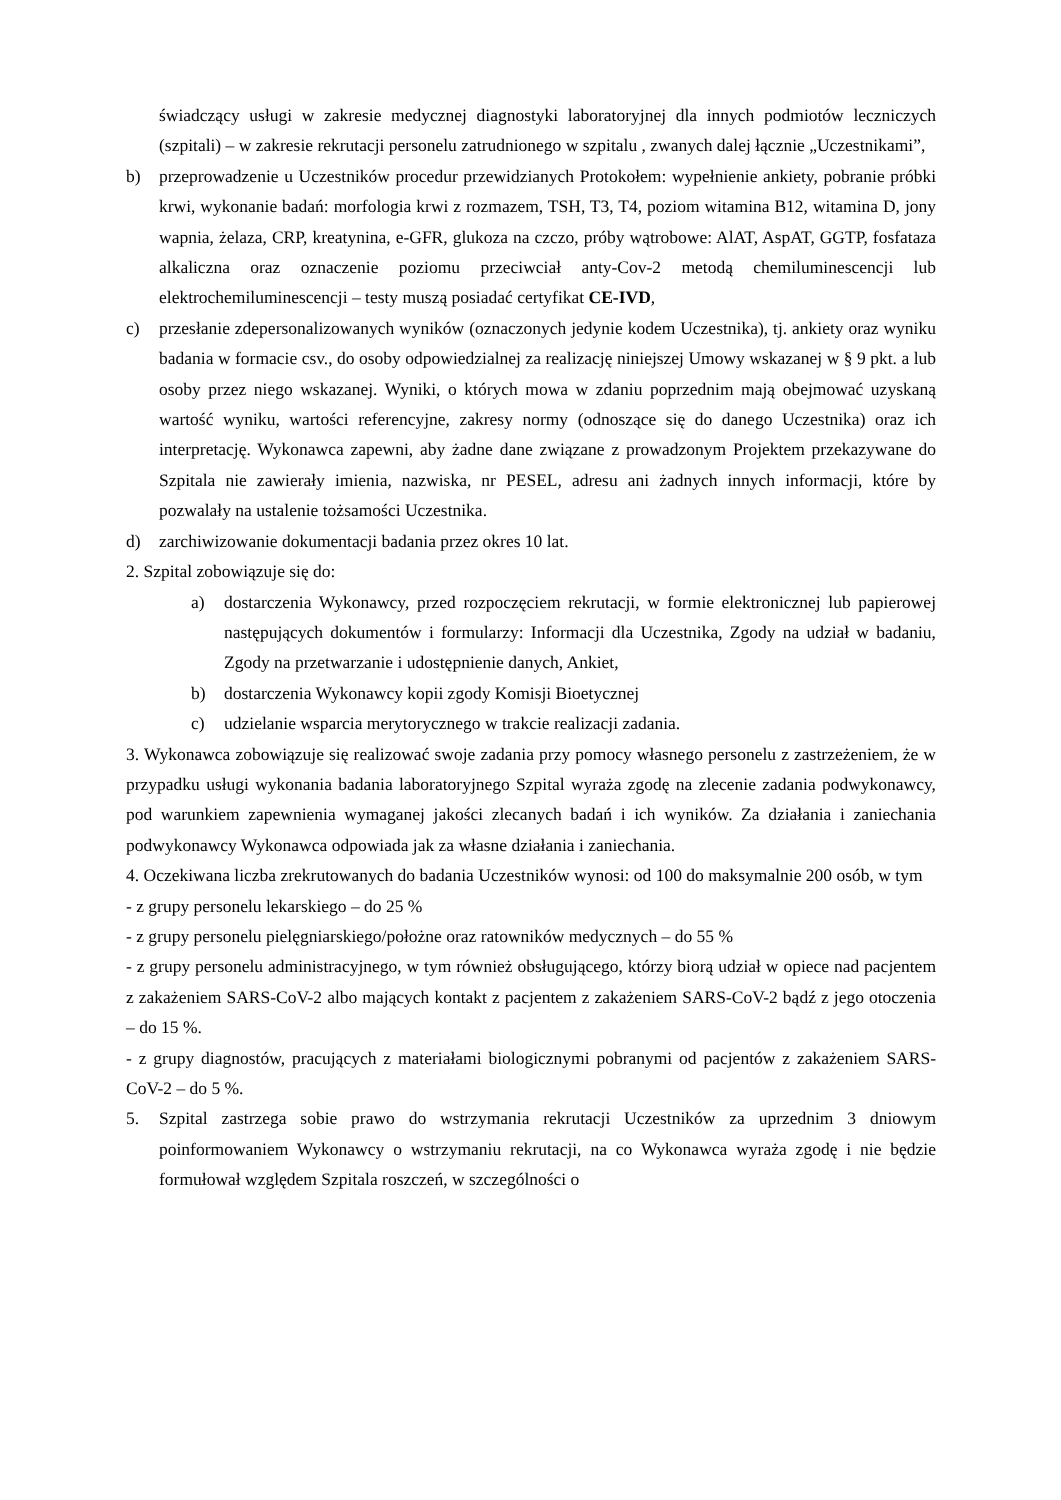świadczący usługi w zakresie medycznej diagnostyki laboratoryjnej dla innych podmiotów leczniczych (szpitali) – w zakresie rekrutacji personelu zatrudnionego w szpitalu , zwanych dalej łącznie „Uczestnikami”,
b) przeprowadzenie u Uczestników procedur przewidzianych Protokołem: wypełnienie ankiety, pobranie próbki krwi, wykonanie badań: morfologia krwi z rozmazem, TSH, T3, T4, poziom witamina B12, witamina D, jony wapnia, żelaza, CRP, kreatynina, e-GFR, glukoza na czczo, próby wątrobowe: AlAT, AspAT, GGTP, fosfataza alkaliczna oraz oznaczenie poziomu przeciwciał anty-Cov-2 metodą chemiluminescencji lub elektrochemiluminescencji – testy muszą posiadać certyfikat CE-IVD,
c) przesłanie zdepersonalizowanych wyników (oznaczonych jedynie kodem Uczestnika), tj. ankiety oraz wyniku badania w formacie csv., do osoby odpowiedzialnej za realizację niniejszej Umowy wskazanej w § 9 pkt. a lub osoby przez niego wskazanej. Wyniki, o których mowa w zdaniu poprzednim mają obejmować uzyskaną wartość wyniku, wartości referencyjne, zakresy normy (odnoszące się do danego Uczestnika) oraz ich interpretację. Wykonawca zapewni, aby żadne dane związane z prowadzonym Projektem przekazywane do Szpitala nie zawierały imienia, nazwiska, nr PESEL, adresu ani żadnych innych informacji, które by pozwalały na ustalenie tożsamości Uczestnika.
d) zarchiwizowanie dokumentacji badania przez okres 10 lat.
2. Szpital zobowiązuje się do:
a) dostarczenia Wykonawcy, przed rozpoczęciem rekrutacji, w formie elektronicznej lub papierowej następujących dokumentów i formularzy: Informacji dla Uczestnika, Zgody na udział w badaniu, Zgody na przetwarzanie i udostępnienie danych, Ankiet,
b) dostarczenia Wykonawcy kopii zgody Komisji Bioetycznej
c) udzielanie wsparcia merytorycznego w trakcie realizacji zadania.
3. Wykonawca zobowiązuje się realizować swoje zadania przy pomocy własnego personelu z zastrzeżeniem, że w przypadku usługi wykonania badania laboratoryjnego Szpital wyraża zgodę na zlecenie zadania podwykonawcy, pod warunkiem zapewnienia wymaganej jakości zlecanych badań i ich wyników. Za działania i zaniechania podwykonawcy Wykonawca odpowiada jak za własne działania i zaniechania.
4. Oczekiwana liczba zrekrutowanych do badania Uczestników wynosi: od 100 do maksymalnie 200 osób, w tym
- z grupy personelu lekarskiego – do 25 %
- z grupy personelu pielęgniarskiego/położne oraz ratowników medycznych – do 55 %
- z grupy personelu administracyjnego, w tym również obsługującego, którzy biorą udział w opiece nad pacjentem z zakażeniem SARS-CoV-2 albo mających kontakt z pacjentem z zakażeniem SARS-CoV-2 bądź z jego otoczenia – do 15 %.
- z grupy diagnostów, pracujących z materiałami biologicznymi pobranymi od pacjentów z zakażeniem SARS-CoV-2 – do 5 %.
5. Szpital zastrzega sobie prawo do wstrzymania rekrutacji Uczestników za uprzednim 3 dniowym poinformowaniem Wykonawcy o wstrzymaniu rekrutacji, na co Wykonawca wyraża zgodę i nie będzie formułował względem Szpitala roszczeń, w szczególności o